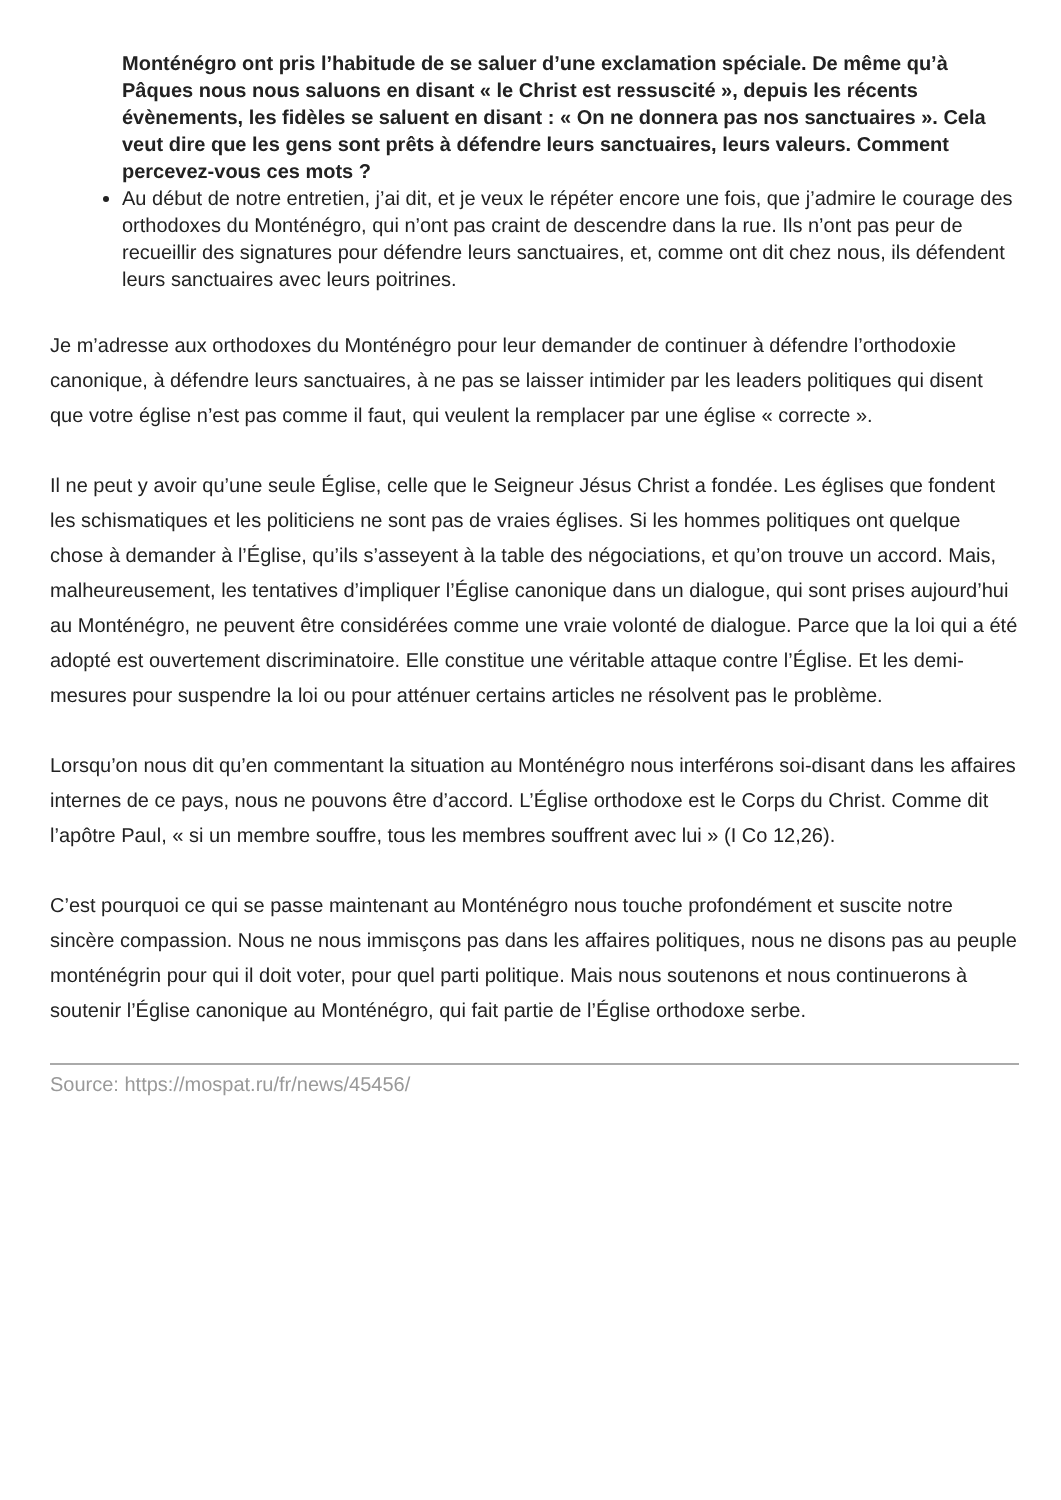Monténégro ont pris l’habitude de se saluer d’une exclamation spéciale. De même qu’à Pâques nous nous saluons en disant « le Christ est ressuscité », depuis les récents évènements, les fidèles se saluent en disant : « On ne donnera pas nos sanctuaires ». Cela veut dire que les gens sont prêts à défendre leurs sanctuaires, leurs valeurs. Comment percevez-vous ces mots ?
Au début de notre entretien, j’ai dit, et je veux le répéter encore une fois, que j’admire le courage des orthodoxes du Monténégro, qui n’ont pas craint de descendre dans la rue. Ils n’ont pas peur de recueillir des signatures pour défendre leurs sanctuaires, et, comme ont dit chez nous, ils défendent leurs sanctuaires avec leurs poitrines.
Je m’adresse aux orthodoxes du Monténégro pour leur demander de continuer à défendre l’orthodoxie canonique, à défendre leurs sanctuaires, à ne pas se laisser intimider par les leaders politiques qui disent que votre église n’est pas comme il faut, qui veulent la remplacer par une église « correcte ».
Il ne peut y avoir qu’une seule Église, celle que le Seigneur Jésus Christ a fondée. Les églises que fondent les schismatiques et les politiciens ne sont pas de vraies églises. Si les hommes politiques ont quelque chose à demander à l’Église, qu’ils s’asseyent à la table des négociations, et qu’on trouve un accord. Mais, malheureusement, les tentatives d’impliquer l’Église canonique dans un dialogue, qui sont prises aujourd’hui au Monténégro, ne peuvent être considérées comme une vraie volonté de dialogue. Parce que la loi qui a été adopté est ouvertement discriminatoire. Elle constitue une véritable attaque contre l’Église. Et les demi-mesures pour suspendre la loi ou pour atténuer certains articles ne résolvent pas le problème.
Lorsqu’on nous dit qu’en commentant la situation au Monténégro nous interférons soi-disant dans les affaires internes de ce pays, nous ne pouvons être d’accord. L’Église orthodoxe est le Corps du Christ. Comme dit l’apôtre Paul, « si un membre souffre, tous les membres souffrent avec lui » (I Co 12,26).
C’est pourquoi ce qui se passe maintenant au Monténégro nous touche profondément et suscite notre sincère compassion. Nous ne nous immisçons pas dans les affaires politiques, nous ne disons pas au peuple monténégrin pour qui il doit voter, pour quel parti politique. Mais nous soutenons et nous continuerons à soutenir l’Église canonique au Monténégro, qui fait partie de l’Église orthodoxe serbe.
Source: https://mospat.ru/fr/news/45456/